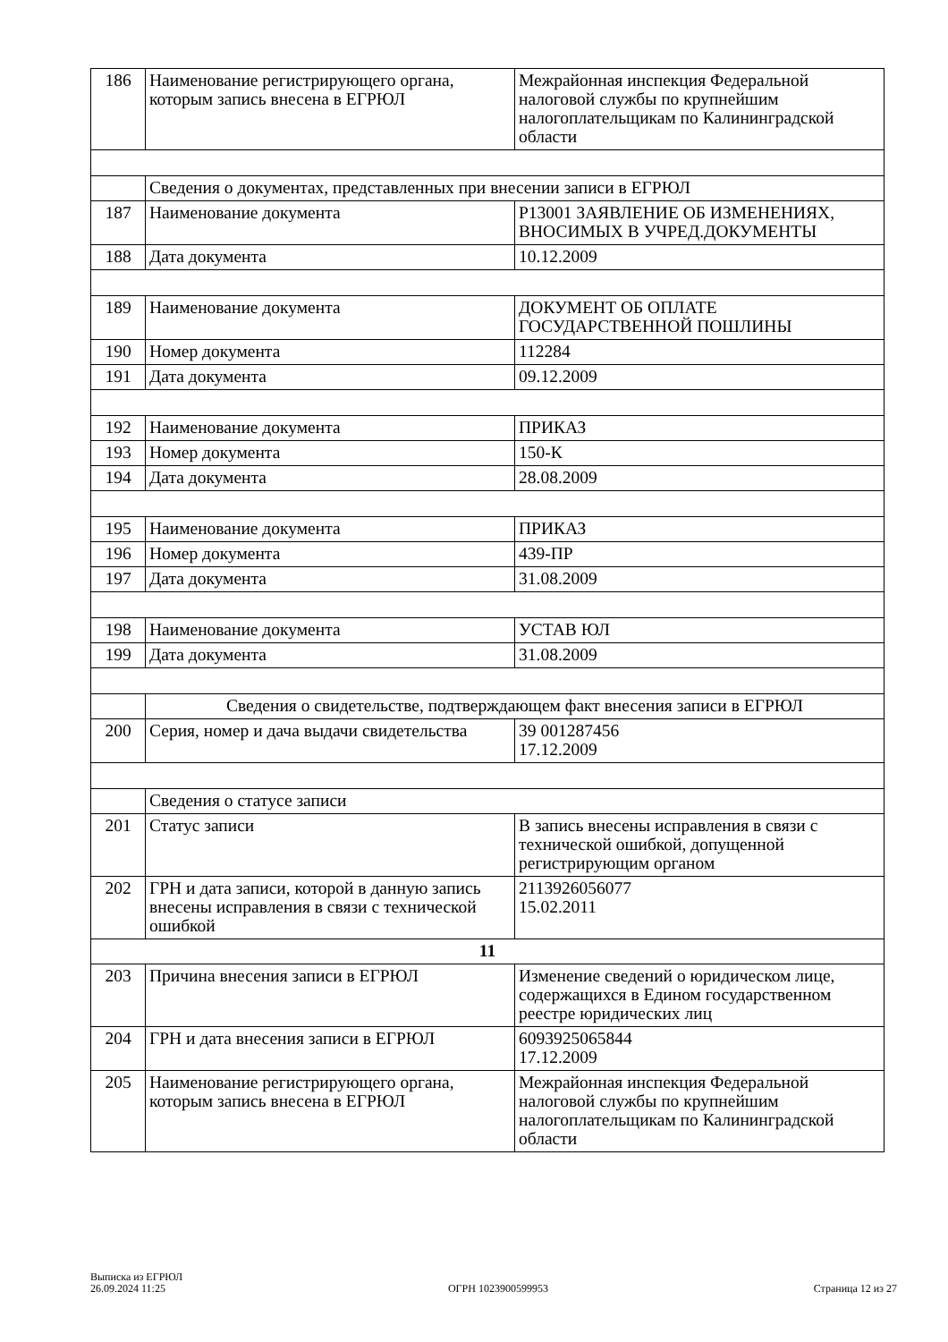| 186 | Наименование регистрирующего органа, которым запись внесена в ЕГРЮЛ | Межрайонная инспекция Федеральной налоговой службы по крупнейшим налогоплательщикам по Калининградской области |
| | Сведения о документах, представленных при внесении записи в ЕГРЮЛ | |
| 187 | Наименование документа | Р13001 ЗАЯВЛЕНИЕ ОБ ИЗМЕНЕНИЯХ, ВНОСИМЫХ В УЧРЕД.ДОКУМЕНТЫ |
| 188 | Дата документа | 10.12.2009 |
| 189 | Наименование документа | ДОКУМЕНТ ОБ ОПЛАТЕ ГОСУДАРСТВЕННОЙ ПОШЛИНЫ |
| 190 | Номер документа | 112284 |
| 191 | Дата документа | 09.12.2009 |
| 192 | Наименование документа | ПРИКАЗ |
| 193 | Номер документа | 150-К |
| 194 | Дата документа | 28.08.2009 |
| 195 | Наименование документа | ПРИКАЗ |
| 196 | Номер документа | 439-ПР |
| 197 | Дата документа | 31.08.2009 |
| 198 | Наименование документа | УСТАВ ЮЛ |
| 199 | Дата документа | 31.08.2009 |
| | Сведения о свидетельстве, подтверждающем факт внесения записи в ЕГРЮЛ | |
| 200 | Серия, номер и дача выдачи свидетельства | 39 001287456 17.12.2009 |
| | Сведения о статусе записи | |
| 201 | Статус записи | В запись внесены исправления в связи с технической ошибкой, допущенной регистрирующим органом |
| 202 | ГРН и дата записи, которой в данную запись внесены исправления в связи с технической ошибкой | 2113926056077 15.02.2011 |
| 11 | | |
| 203 | Причина внесения записи в ЕГРЮЛ | Изменение сведений о юридическом лице, содержащихся в Едином государственном реестре юридических лиц |
| 204 | ГРН и дата внесения записи в ЕГРЮЛ | 6093925065844 17.12.2009 |
| 205 | Наименование регистрирующего органа, которым запись внесена в ЕГРЮЛ | Межрайонная инспекция Федеральной налоговой службы по крупнейшим налогоплательщикам по Калининградской области |
Выписка из ЕГРЮЛ
26.09.2024 11:25
ОГРН 1023900599953
Страница 12 из 27